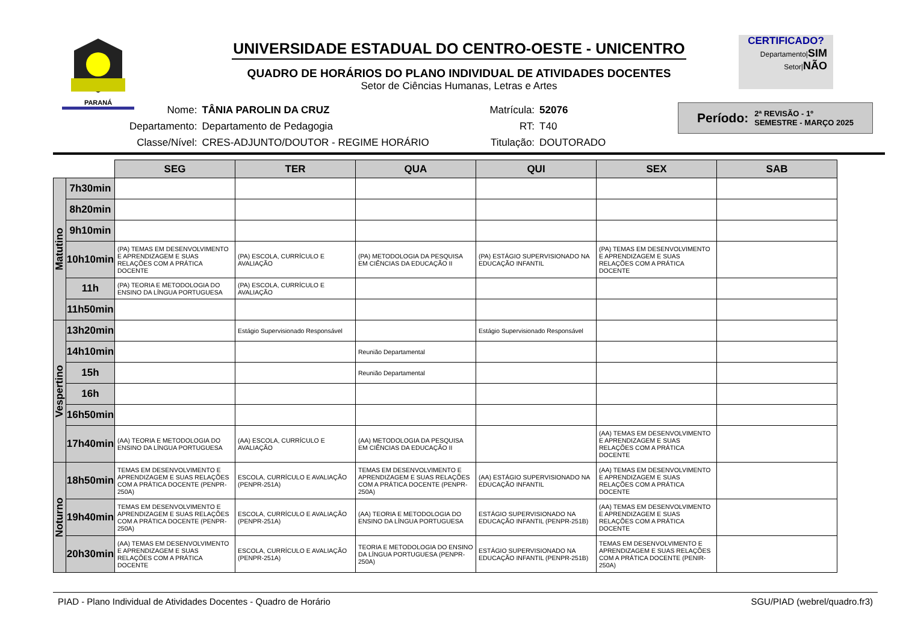PARANÁ
UNIVERSIDADE ESTADUAL DO CENTRO-OESTE - UNICENTRO
QUADRO DE HORÁRIOS DO PLANO INDIVIDUAL DE ATIVIDADES DOCENTES
Setor de Ciências Humanas, Letras e Artes
CERTIFICADO?
Departamento|SIM
Setor|NÃO
| Nome: | TÂNIA PAROLIN DA CRUZ | Matrícula: | 52076 |
| Departamento: | Departamento de Pedagogia | RT: | T40 |
| Classe/Nível: | CRES-ADJUNTO/DOUTOR - REGIME HORÁRIO | Titulação: | DOUTORADO |
Período: 2ª REVISÃO - 1º
SEMESTRE - MARÇO 2025
| | | SEG | TER | QUA | QUI | SEX | SAB |
| Matutino | 7h30min | | | | | | |
| | 8h20min | | | | | | |
| | 9h10min | | | | | | |
| | 10h10min | (PA) TEMAS EM DESENVOLVIMENTO E APRENDIZAGEM E SUAS RELAÇÕES COM A PRÁTICA DOCENTE | (PA) ESCOLA, CURRÍCULO E AVALIAÇÃO | (PA) METODOLOGIA DA PESQUISA EM CIÊNCIAS DA EDUCAÇÃO II | (PA) ESTÁGIO SUPERVISIONADO NA EDUCAÇÃO INFANTIL | (PA) TEMAS EM DESENVOLVIMENTO E APRENDIZAGEM E SUAS RELAÇÕES COM A PRÁTICA DOCENTE | |
| | 11h | (PA) TEORIA E METODOLOGIA DO ENSINO DA LÍNGUA PORTUGUESA | (PA) ESCOLA, CURRÍCULO E AVALIAÇÃO | | | | |
| | 11h50min | | | | | | |
| Vespertino | 13h20min | | Estágio Supervisionado Responsável | | Estágio Supervisionado Responsável | | |
| | 14h10min | | | Reunião Departamental | | | |
| | 15h | | | Reunião Departamental | | | |
| | 16h | | | | | | |
| | 16h50min | | | | | | |
| | 17h40min | (AA) TEORIA E METODOLOGIA DO ENSINO DA LÍNGUA PORTUGUESA | (AA) ESCOLA, CURRÍCULO E AVALIAÇÃO | (AA) METODOLOGIA DA PESQUISA EM CIÊNCIAS DA EDUCAÇÃO II | | (AA) TEMAS EM DESENVOLVIMENTO E APRENDIZAGEM E SUAS RELAÇÕES COM A PRÁTICA DOCENTE | |
| Noturno | 18h50min | TEMAS EM DESENVOLVIMENTO E APRENDIZAGEM E SUAS RELAÇÕES COM A PRÁTICA DOCENTE (PENPR-250A) | ESCOLA, CURRÍCULO E AVALIAÇÃO (PENPR-251A) | TEMAS EM DESENVOLVIMENTO E APRENDIZAGEM E SUAS RELAÇÕES COM A PRÁTICA DOCENTE (PENPR-250A) | (AA) ESTÁGIO SUPERVISIONADO NA EDUCAÇÃO INFANTIL | (AA) TEMAS EM DESENVOLVIMENTO E APRENDIZAGEM E SUAS RELAÇÕES COM A PRÁTICA DOCENTE | |
| | 19h40min | TEMAS EM DESENVOLVIMENTO E APRENDIZAGEM E SUAS RELAÇÕES COM A PRÁTICA DOCENTE (PENPR-250A) | ESCOLA, CURRÍCULO E AVALIAÇÃO (PENPR-251A) | (AA) TEORIA E METODOLOGIA DO ENSINO DA LÍNGUA PORTUGUESA | ESTÁGIO SUPERVISIONADO NA EDUCAÇÃO INFANTIL (PENPR-251B) | (AA) TEMAS EM DESENVOLVIMENTO E APRENDIZAGEM E SUAS RELAÇÕES COM A PRÁTICA DOCENTE | |
| | 20h30min | (AA) TEMAS EM DESENVOLVIMENTO E APRENDIZAGEM E SUAS RELAÇÕES COM A PRÁTICA DOCENTE | ESCOLA, CURRÍCULO E AVALIAÇÃO (PENPR-251A) | TEORIA E METODOLOGIA DO ENSINO DA LÍNGUA PORTUGUESA (PENPR-250A) | ESTÁGIO SUPERVISIONADO NA EDUCAÇÃO INFANTIL (PENPR-251B) | TEMAS EM DESENVOLVIMENTO E APRENDIZAGEM E SUAS RELAÇÕES COM A PRÁTICA DOCENTE (PENIR-250A) | |
PIAD - Plano Individual de Atividades Docentes - Quadro de Horário SGU/PIAD (webrel/quadro.fr3)